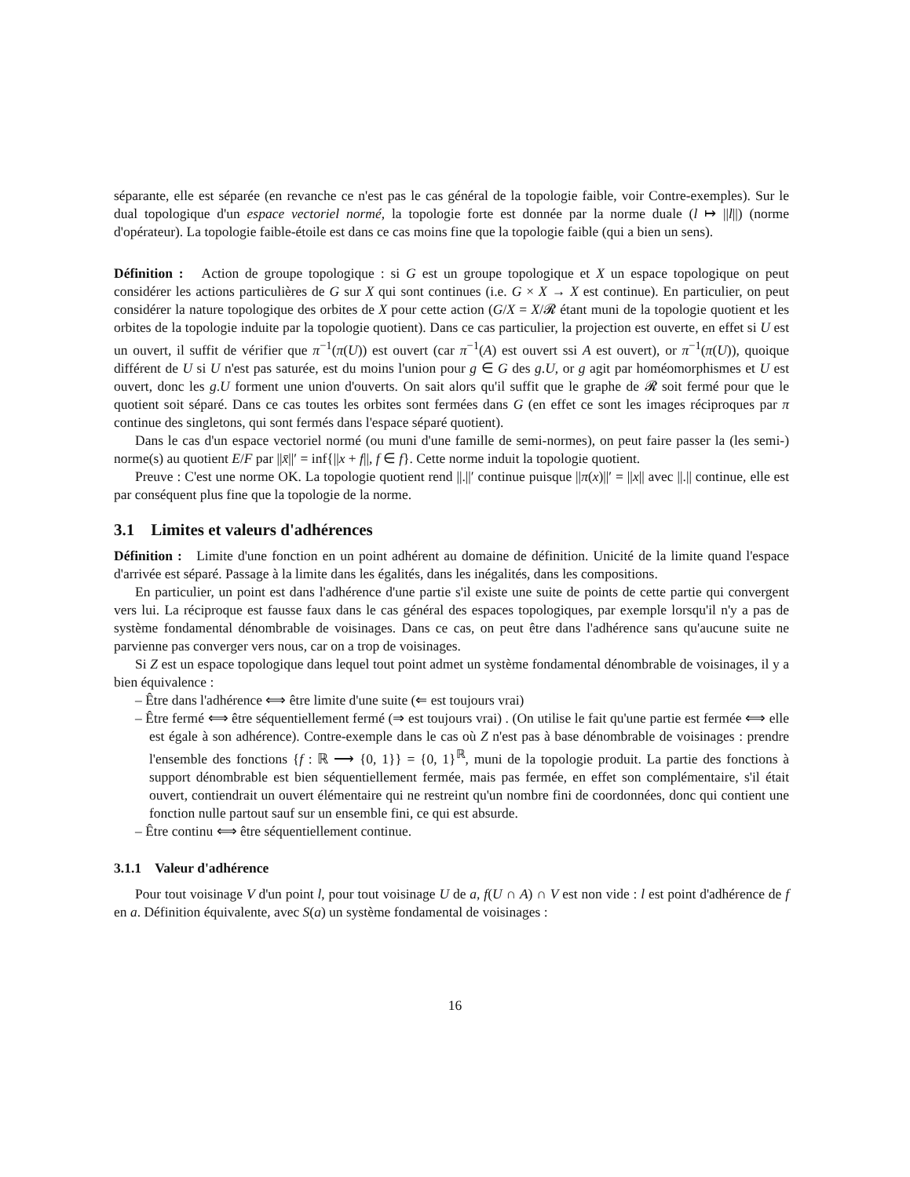séparante, elle est séparée (en revanche ce n'est pas le cas général de la topologie faible, voir Contre-exemples). Sur le dual topologique d'un espace vectoriel normé, la topologie forte est donnée par la norme duale (l ↦ ||l||) (norme d'opérateur). La topologie faible-étoile est dans ce cas moins fine que la topologie faible (qui a bien un sens).
Définition : Action de groupe topologique : si G est un groupe topologique et X un espace topologique on peut considérer les actions particulières de G sur X qui sont continues (i.e. G × X → X est continue). En particulier, on peut considérer la nature topologique des orbites de X pour cette action (G/X = X/𝓡 étant muni de la topologie quotient et les orbites de la topologie induite par la topologie quotient). Dans ce cas particulier, la projection est ouverte, en effet si U est un ouvert, il suffit de vérifier que π<sup>−1</sup>(π(U)) est ouvert (car π<sup>−1</sup>(A) est ouvert ssi A est ouvert), or π<sup>−1</sup>(π(U)), quoique différent de U si U n'est pas saturée, est du moins l'union pour g ∈ G des g.U, or g agit par homéomorphismes et U est ouvert, donc les g.U forment une union d'ouverts. On sait alors qu'il suffit que le graphe de 𝓡 soit fermé pour que le quotient soit séparé. Dans ce cas toutes les orbites sont fermées dans G (en effet ce sont les images réciproques par π continue des singletons, qui sont fermés dans l'espace séparé quotient).
Dans le cas d'un espace vectoriel normé (ou muni d'une famille de semi-normes), on peut faire passer la (les semi-) norme(s) au quotient E/F par ||x̄||′ = inf{||x + f||, f ∈ f}. Cette norme induit la topologie quotient.
Preuve : C'est une norme OK. La topologie quotient rend ||.||′ continue puisque ||π(x)||′ = ||x|| avec ||.|| continue, elle est par conséquent plus fine que la topologie de la norme.
3.1 Limites et valeurs d'adhérences
Définition : Limite d'une fonction en un point adhérent au domaine de définition. Unicité de la limite quand l'espace d'arrivée est séparé. Passage à la limite dans les égalités, dans les inégalités, dans les compositions.
En particulier, un point est dans l'adhérence d'une partie s'il existe une suite de points de cette partie qui convergent vers lui. La réciproque est fausse faux dans le cas général des espaces topologiques, par exemple lorsqu'il n'y a pas de système fondamental dénombrable de voisinages. Dans ce cas, on peut être dans l'adhérence sans qu'aucune suite ne parvienne pas converger vers nous, car on a trop de voisinages.
Si Z est un espace topologique dans lequel tout point admet un système fondamental dénombrable de voisinages, il y a bien équivalence :
– Être dans l'adhérence ⟺ être limite d'une suite (⇐ est toujours vrai)
– Être fermé ⟺ être séquentiellement fermé (⇒ est toujours vrai) . (On utilise le fait qu'une partie est fermée ⟺ elle est égale à son adhérence). Contre-exemple dans le cas où Z n'est pas à base dénombrable de voisinages : prendre l'ensemble des fonctions {f : ℝ ⟶ {0, 1}} = {0, 1}<sup>ℝ</sup>, muni de la topologie produit. La partie des fonctions à support dénombrable est bien séquentiellement fermée, mais pas fermée, en effet son complémentaire, s'il était ouvert, contiendrait un ouvert élémentaire qui ne restreint qu'un nombre fini de coordonnées, donc qui contient une fonction nulle partout sauf sur un ensemble fini, ce qui est absurde.
– Être continu ⟺ être séquentiellement continue.
3.1.1 Valeur d'adhérence
Pour tout voisinage V d'un point l, pour tout voisinage U de a, f(U ∩ A) ∩ V est non vide : l est point d'adhérence de f en a. Définition équivalente, avec S(a) un système fondamental de voisinages :
16